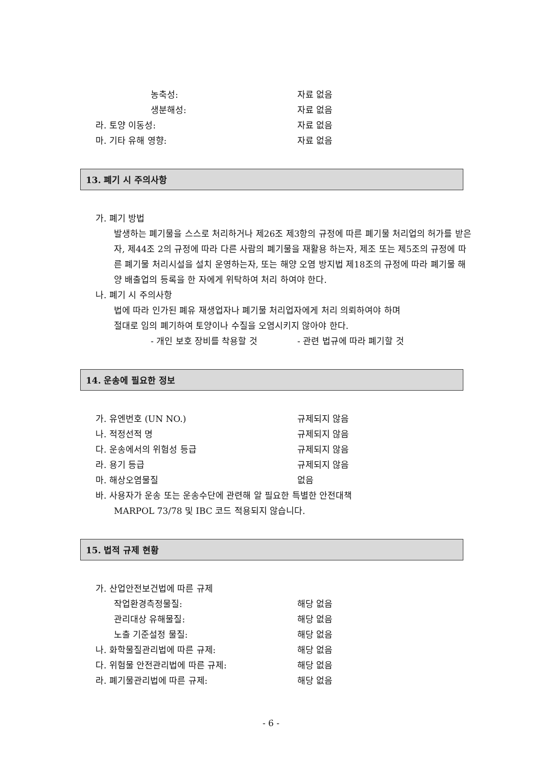농축성: 자료 없음
생분해성: 자료 없음
라. 토양 이동성: 자료 없음
마. 기타 유해 영향: 자료 없음
13. 폐기 시 주의사항
가. 폐기 방법
발생하는 폐기물을 스스로 처리하거나 제26조 제3항의 규정에 따른 폐기물 처리업의 허가를 받은자, 제44조 2의 규정에 따라 다른 사람의 폐기물을 재활용 하는자, 제조 또는 제5조의 규정에 따른 폐기물 처리시설을 설치 운영하는자, 또는 해양 오염 방지법 제18조의 규정에 따라 폐기물 해양 배출업의 등록을 한 자에게 위탁하여 처리 하여야 한다.
나. 폐기 시 주의사항
법에 따라 인가된 폐유 재생업자나 폐기물 처리업자에게 처리 의뢰하여야 하며
절대로 임의 폐기하여 토양이나 수질을 오염시키지 않아야 한다.
- 개인 보호 장비를 착용할 것 - 관련 법규에 따라 폐기할 것
14. 운송에 필요한 정보
가. 유엔번호 (UN NO.) 규제되지 않음
나. 적정선적 명 규제되지 않음
다. 운송에서의 위험성 등급 규제되지 않음
라. 용기 등급 규제되지 않음
마. 해상오염물질 없음
바. 사용자가 운송 또는 운송수단에 관련해 알 필요한 특별한 안전대책
MARPOL 73/78 및 IBC 코드 적용되지 않습니다.
15. 법적 규제 현황
가. 산업안전보건법에 따른 규제
작업환경측정물질: 해당 없음
관리대상 유해물질: 해당 없음
노출 기준설정 물질: 해당 없음
나. 화학물질관리법에 따른 규제: 해당 없음
다. 위험물 안전관리법에 따른 규제: 해당 없음
라. 폐기물관리법에 따른 규제: 해당 없음
- 6 -